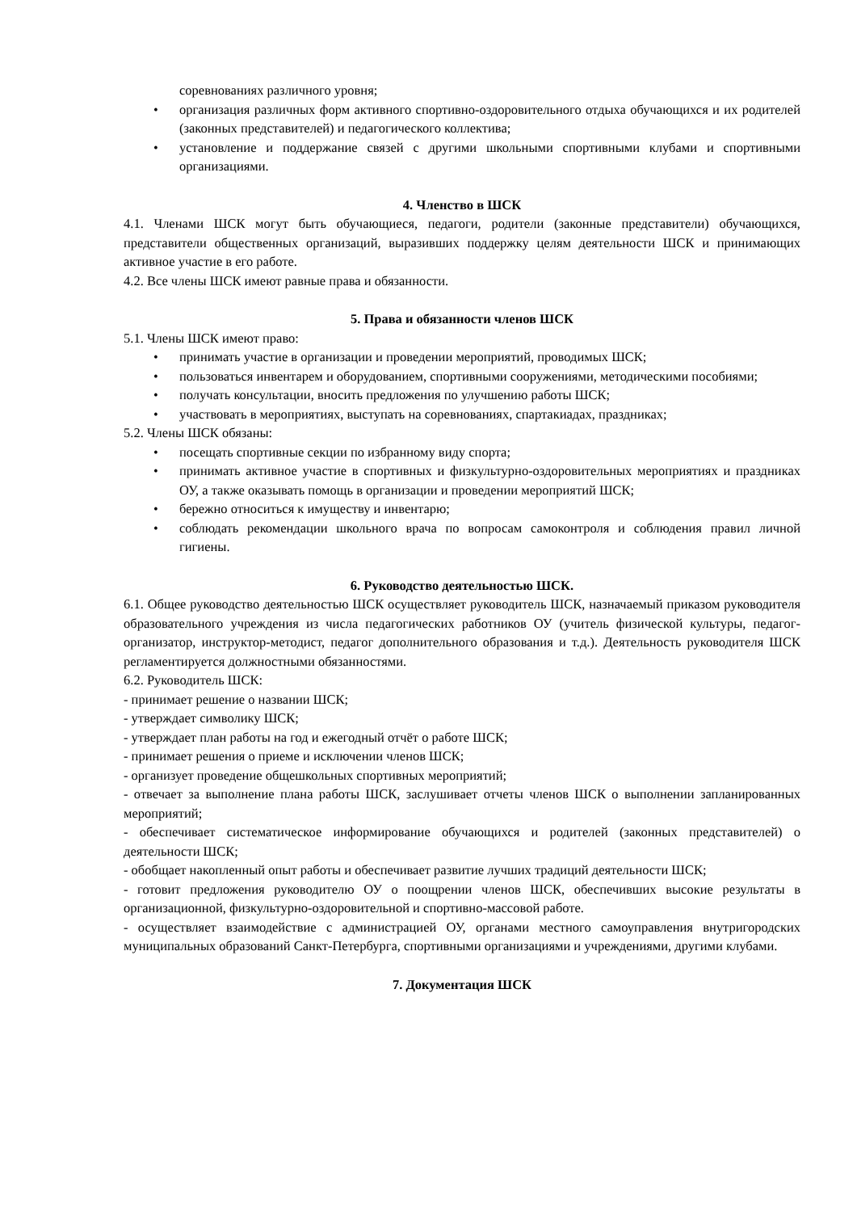соревнованиях различного уровня;
• организация различных форм активного спортивно-оздоровительного отдыха обучающихся и их родителей (законных представителей) и педагогического коллектива;
• установление и поддержание связей с другими школьными спортивными клубами и спортивными организациями.
4. Членство в ШСК
4.1. Членами ШСК могут быть обучающиеся, педагоги, родители (законные представители) обучающихся, представители общественных организаций, выразивших поддержку целям деятельности ШСК и принимающих активное участие в его работе.
4.2. Все члены ШСК имеют равные права и обязанности.
5. Права и обязанности членов ШСК
5.1. Члены ШСК имеют право:
• принимать участие в организации и проведении мероприятий, проводимых ШСК;
• пользоваться инвентарем и оборудованием, спортивными сооружениями, методическими пособиями;
• получать консультации, вносить предложения по улучшению работы ШСК;
• участвовать в мероприятиях, выступать на соревнованиях, спартакиадах, праздниках;
5.2. Члены ШСК обязаны:
• посещать спортивные секции по избранному виду спорта;
• принимать активное участие в спортивных и физкультурно-оздоровительных мероприятиях и праздниках ОУ, а также оказывать помощь в организации и проведении мероприятий ШСК;
• бережно относиться к имуществу и инвентарю;
• соблюдать рекомендации школьного врача по вопросам самоконтроля и соблюдения правил личной гигиены.
6. Руководство деятельностью ШСК.
6.1. Общее руководство деятельностью ШСК осуществляет руководитель ШСК, назначаемый приказом руководителя образовательного учреждения из числа педагогических работников ОУ (учитель физической культуры, педагог-организатор, инструктор-методист, педагог дополнительного образования и т.д.). Деятельность руководителя ШСК регламентируется должностными обязанностями.
6.2. Руководитель ШСК:
- принимает решение о названии ШСК;
- утверждает символику ШСК;
- утверждает план работы на год и ежегодный отчёт о работе ШСК;
- принимает решения о приеме и исключении членов ШСК;
- организует проведение общешкольных спортивных мероприятий;
- отвечает за выполнение плана работы ШСК, заслушивает отчеты членов ШСК о выполнении запланированных мероприятий;
- обеспечивает систематическое информирование обучающихся и родителей (законных представителей) о деятельности ШСК;
- обобщает накопленный опыт работы и обеспечивает развитие лучших традиций деятельности ШСК;
- готовит предложения руководителю ОУ о поощрении членов ШСК, обеспечивших высокие результаты в организационной, физкультурно-оздоровительной и спортивно-массовой работе.
- осуществляет взаимодействие с администрацией ОУ, органами местного самоуправления внутригородских муниципальных образований Санкт-Петербурга, спортивными организациями и учреждениями, другими клубами.
7. Документация ШСК